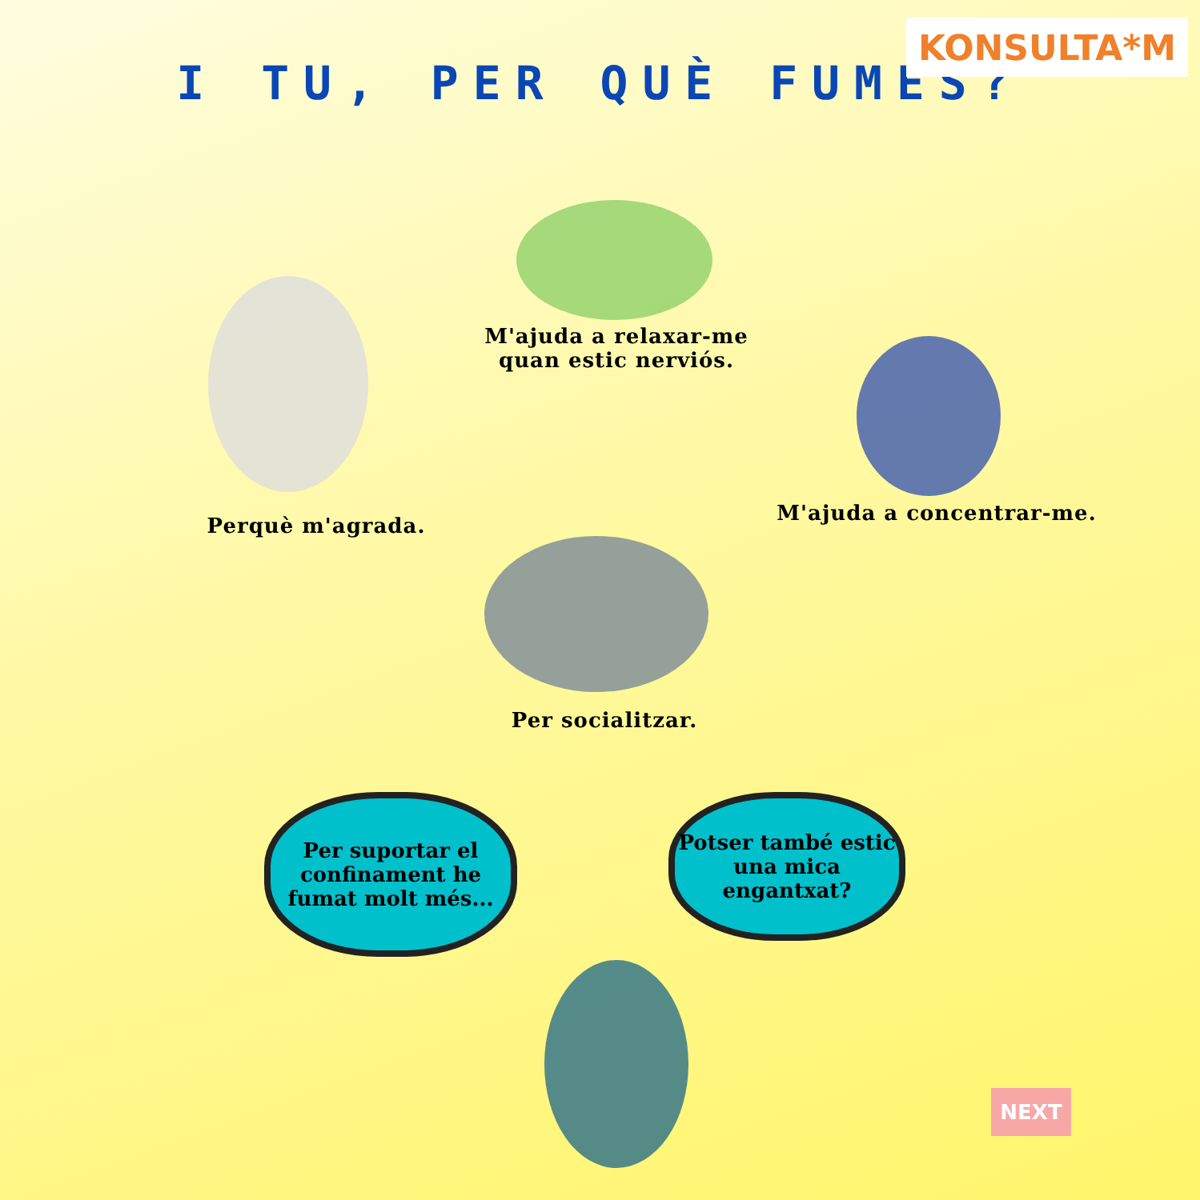KONSULTA*M
I TU, PER QUÈ FUMES?
M'ajuda a relaxar-me
quan estic nerviós.
Perquè m'agrada.
M'ajuda a concentrar-me.
Per socialitzar.
Per suportar el confinament he fumat molt més...
Potser també estic una mica engantxat?
NEXT